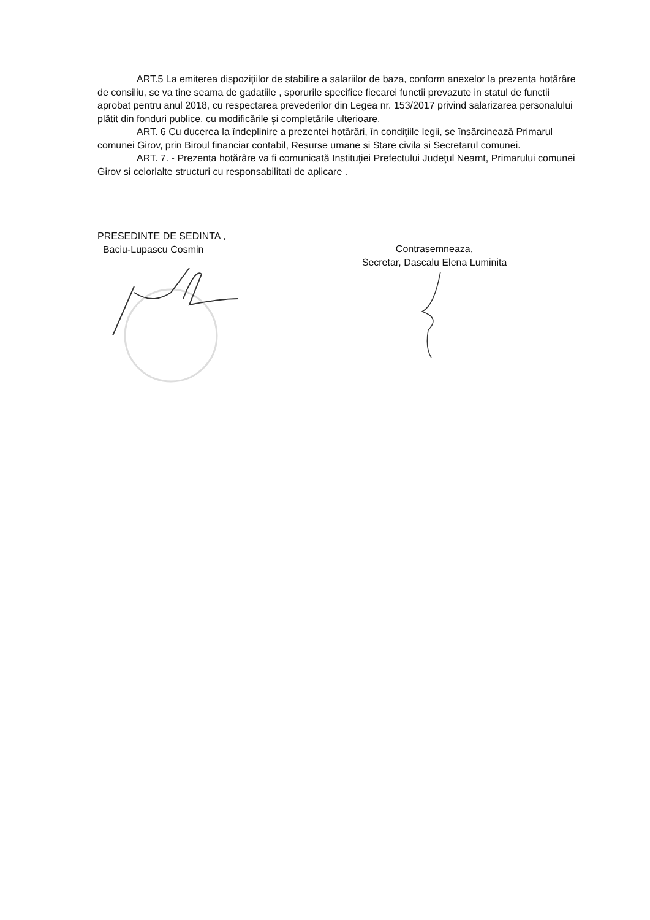ART.5 La emiterea dispozițiilor de stabilire a salariilor de baza, conform anexelor la prezenta hotărâre de consiliu, se va tine seama de gadatiile , sporurile specifice fiecarei functii prevazute in statul de functii aprobat pentru anul 2018, cu respectarea prevederilor din Legea nr. 153/2017 privind salarizarea personalului plătit din fonduri publice, cu modificările și completările ulterioare.
ART. 6 Cu ducerea la îndeplinire a prezentei hotărâri, în condiţiile legii, se însărcinează Primarul comunei Girov, prin Biroul financiar contabil, Resurse umane si Stare civila si Secretarul comunei.
ART. 7. - Prezenta hotărâre va fi comunicată Instituţiei Prefectului Judeţul Neamt, Primarului comunei Girov si celorlalte structuri cu responsabilitati de aplicare .
PRESEDINTE DE SEDINTA ,
Baciu-Lupascu Cosmin
Contrasemneaza,
Secretar, Dascalu Elena Luminita